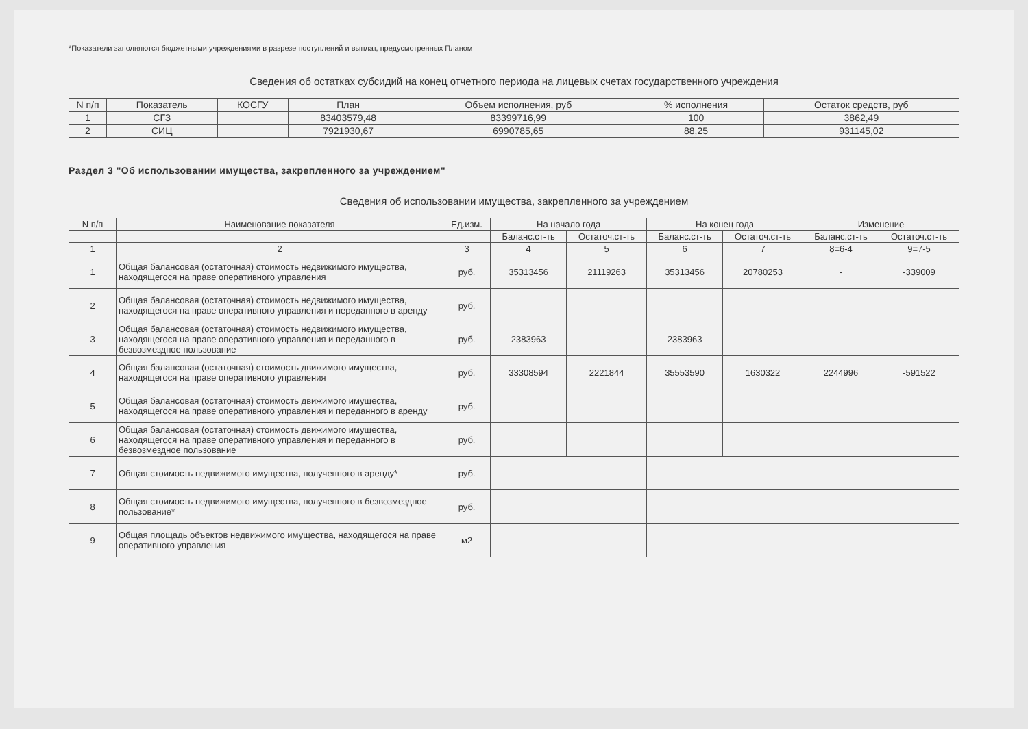*Показатели заполняются бюджетными учреждениями в разрезе поступлений и выплат, предусмотренных Планом
Сведения об остатках субсидий на конец отчетного периода на лицевых счетах государственного учреждения
| N п/п | Показатель | КОСГУ | План | Объем исполнения, руб | % исполнения | Остаток средств, руб |
| --- | --- | --- | --- | --- | --- | --- |
| 1 | СГЗ | | 83403579,48 | 83399716,99 | 100 | 3862,49 |
| 2 | СИЦ | | 7921930,67 | 6990785,65 | 88,25 | 931145,02 |
Раздел 3 "Об использовании имущества, закрепленного за учреждением"
Сведения об использовании имущества, закрепленного за учреждением
| N п/п | Наименование показателя | Ед.изм. | На начало года | | На конец года | | Изменение | |
| --- | --- | --- | --- | --- | --- | --- | --- | --- |
| | | | Баланс.ст-ть | Остаточ.ст-ть | Баланс.ст-ть | Остаточ.ст-ть | Баланс.ст-ть | Остаточ.ст-ть |
| 1 | 2 | 3 | 4 | 5 | 6 | 7 | 8=6-4 | 9=7-5 |
| 1 | Общая балансовая (остаточная) стоимость недвижимого имущества, находящегося на праве оперативного управления | руб. | 35313456 | 21119263 | 35313456 | 20780253 | - | -339009 |
| 2 | Общая балансовая (остаточная) стоимость недвижимого имущества, находящегося на праве оперативного управления и переданного в аренду | руб. | | | | | | |
| 3 | Общая балансовая (остаточная) стоимость недвижимого имущества, находящегося на праве оперативного управления и переданного в безвозмездное пользование | руб. | 2383963 | | 2383963 | | | |
| 4 | Общая балансовая (остаточная) стоимость движимого имущества, находящегося на праве оперативного управления | руб. | 33308594 | 2221844 | 35553590 | 1630322 | 2244996 | -591522 |
| 5 | Общая балансовая (остаточная) стоимость движимого имущества, находящегося на праве оперативного управления и переданного в аренду | руб. | | | | | | |
| 6 | Общая балансовая (остаточная) стоимость движимого имущества, находящегося на праве оперативного управления и переданного в безвозмездное пользование | руб. | | | | | | |
| 7 | Общая стоимость недвижимого имущества, полученного в аренду* | руб. | | | | | | |
| 8 | Общая стоимость недвижимого имущества, полученного в безвозмездное пользование* | руб. | | | | | | |
| 9 | Общая площадь объектов недвижимого имущества, находящегося на праве оперативного управления | м2 | | | | | | |